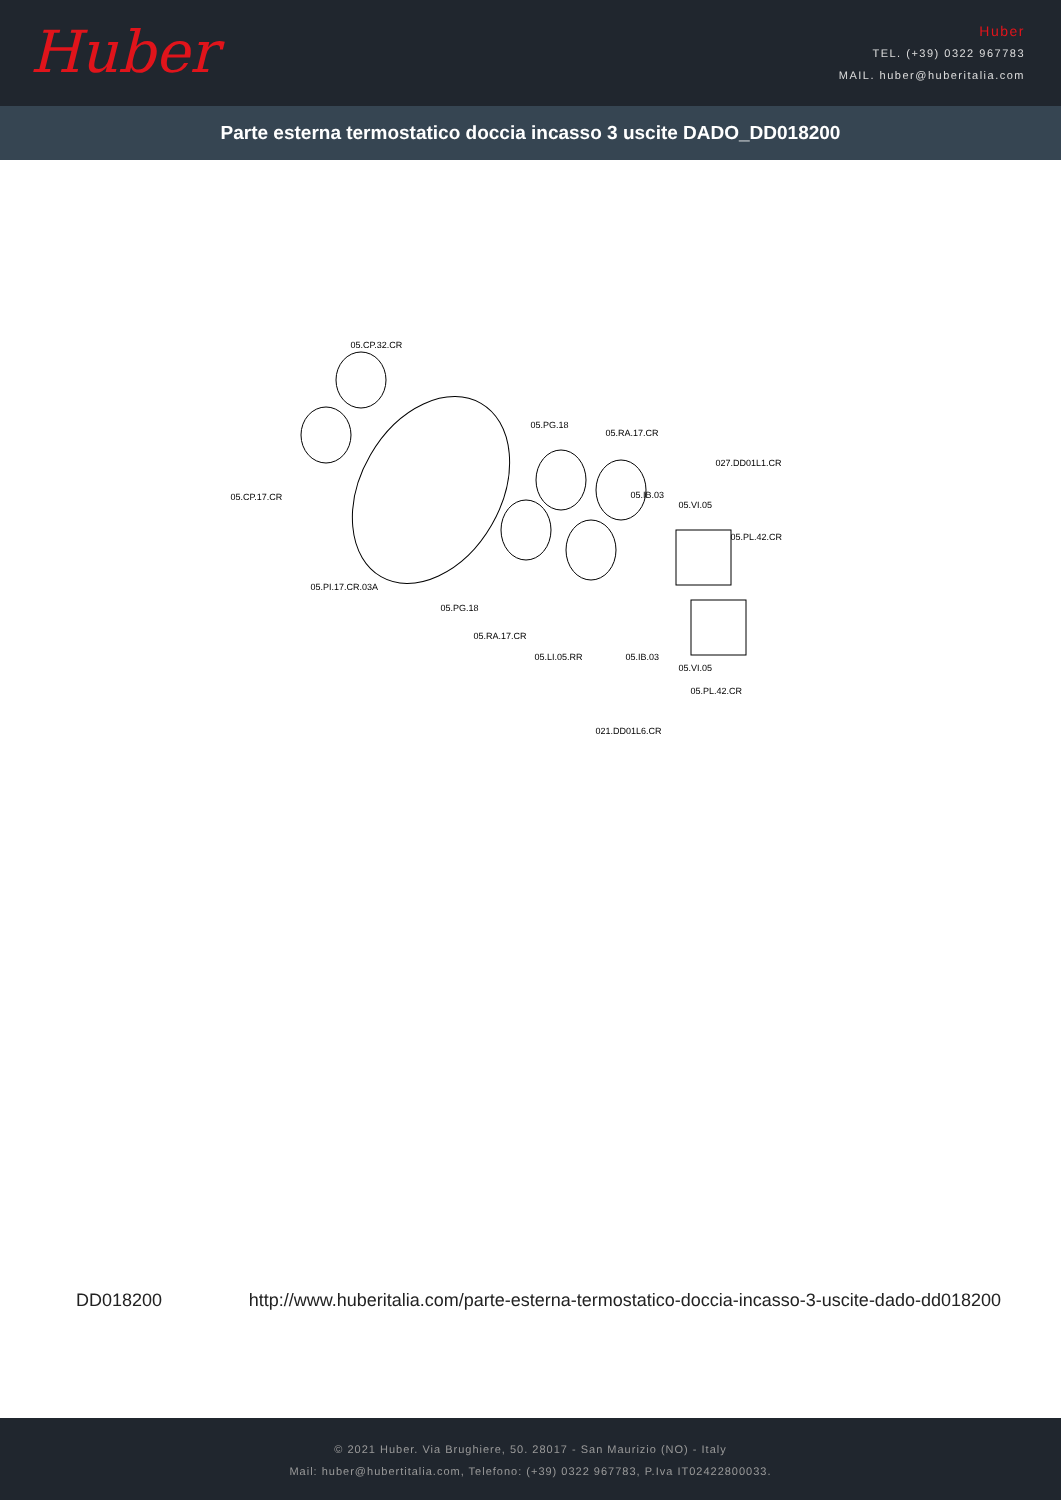Huber
Huber
TEL. (+39) 0322 967783
MAIL. huber@huberitalia.com
Parte esterna termostatico doccia incasso 3 uscite DADO_DD018200
05.CP.32.CR
05.CP.17.CR
05.PG.18
05.RA.17.CR
027.DD01L1.CR
05.IB.03
05.VI.05
05.PL.42.CR
05.PI.17.CR.03A
05.PG.18
05.RA.17.CR
05.LI.05.RR 05.IB.03
05.VI.05
05.PL.42.CR
021.DD01L6.CR
DD018200 http://www.huberitalia.com/parte-esterna-termostatico-doccia-incasso-3-uscite-dado-dd018200
© 2021 Huber. Via Brughiere, 50. 28017 - San Maurizio (NO) - Italy
Mail: huber@hubertitalia.com, Telefono: (+39) 0322 967783, P.Iva IT02422800033.